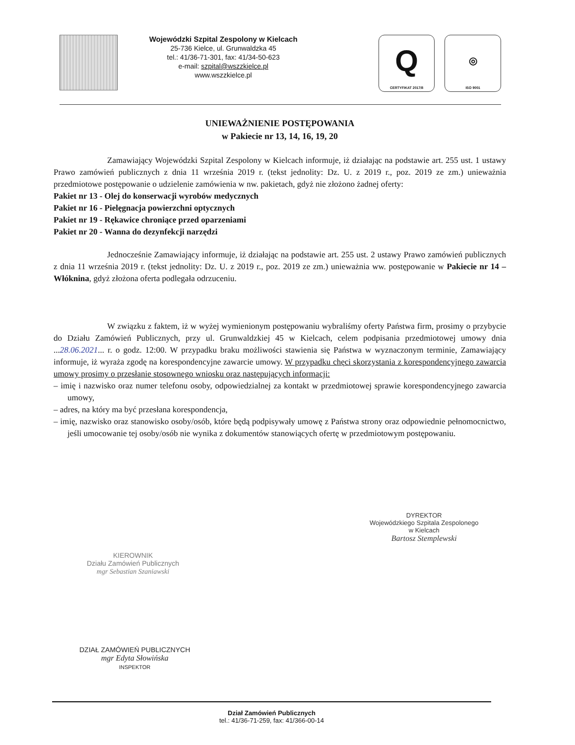Wojewódzki Szpital Zespolony w Kielcach
25-736 Kielce, ul. Grunwaldzka 45
tel.: 41/36-71-301, fax: 41/34-50-623
e-mail: szpital@wszzkielce.pl
www.wszzkielce.pl
Q
CERTYFIKAT 2017/8
◎
ISO 9001
UNIEWAŻNIENIE POSTĘPOWANIA
w Pakiecie nr 13, 14, 16, 19, 20
Zamawiający Wojewódzki Szpital Zespolony w Kielcach informuje, iż działając na podstawie art. 255 ust. 1 ustawy Prawo zamówień publicznych z dnia 11 września 2019 r. (tekst jednolity: Dz. U. z 2019 r., poz. 2019 ze zm.) unieważnia przedmiotowe postępowanie o udzielenie zamówienia w nw. pakietach, gdyż nie złożono żadnej oferty:
Pakiet nr 13 - Olej do konserwacji wyrobów medycznych
Pakiet nr 16 - Pielęgnacja powierzchni optycznych
Pakiet nr 19 - Rękawice chroniące przed oparzeniami
Pakiet nr 20 - Wanna do dezynfekcji narzędzi
Jednocześnie Zamawiający informuje, iż działając na podstawie art. 255 ust. 2 ustawy Prawo zamówień publicznych z dnia 11 września 2019 r. (tekst jednolity: Dz. U. z 2019 r., poz. 2019 ze zm.) unieważnia ww. postępowanie w Pakiecie nr 14 – Włóknina, gdyż złożona oferta podlegała odrzuceniu.
W związku z faktem, iż w wyżej wymienionym postępowaniu wybraliśmy oferty Państwa firm, prosimy o przybycie do Działu Zamówień Publicznych, przy ul. Grunwaldzkiej 45 w Kielcach, celem podpisania przedmiotowej umowy dnia ...28.06.2021... r. o godz. 12:00. W przypadku braku możliwości stawienia się Państwa w wyznaczonym terminie, Zamawiający informuje, iż wyraża zgodę na korespondencyjne zawarcie umowy. W przypadku chęci skorzystania z korespondencyjnego zawarcia umowy prosimy o przesłanie stosownego wniosku oraz następujących informacji:
– imię i nazwisko oraz numer telefonu osoby, odpowiedzialnej za kontakt w przedmiotowej sprawie korespondencyjnego zawarcia umowy,
– adres, na który ma być przesłana korespondencja,
– imię, nazwisko oraz stanowisko osoby/osób, które będą podpisywały umowę z Państwa strony oraz odpowiednie pełnomocnictwo, jeśli umocowanie tej osoby/osób nie wynika z dokumentów stanowiących ofertę w przedmiotowym postępowaniu.
DYREKTOR
Wojewódzkiego Szpitala Zespolonego
w Kielcach
Bartosz Stemplewski
KIEROWNIK
Działu Zamówień Publicznych
mgr Sebastian Szaniawski
DZIAŁ ZAMÓWIEŃ PUBLICZNYCH
mgr Edyta Słowińska
INSPEKTOR
Dział Zamówień Publicznych
tel.: 41/36-71-259, fax: 41/366-00-14